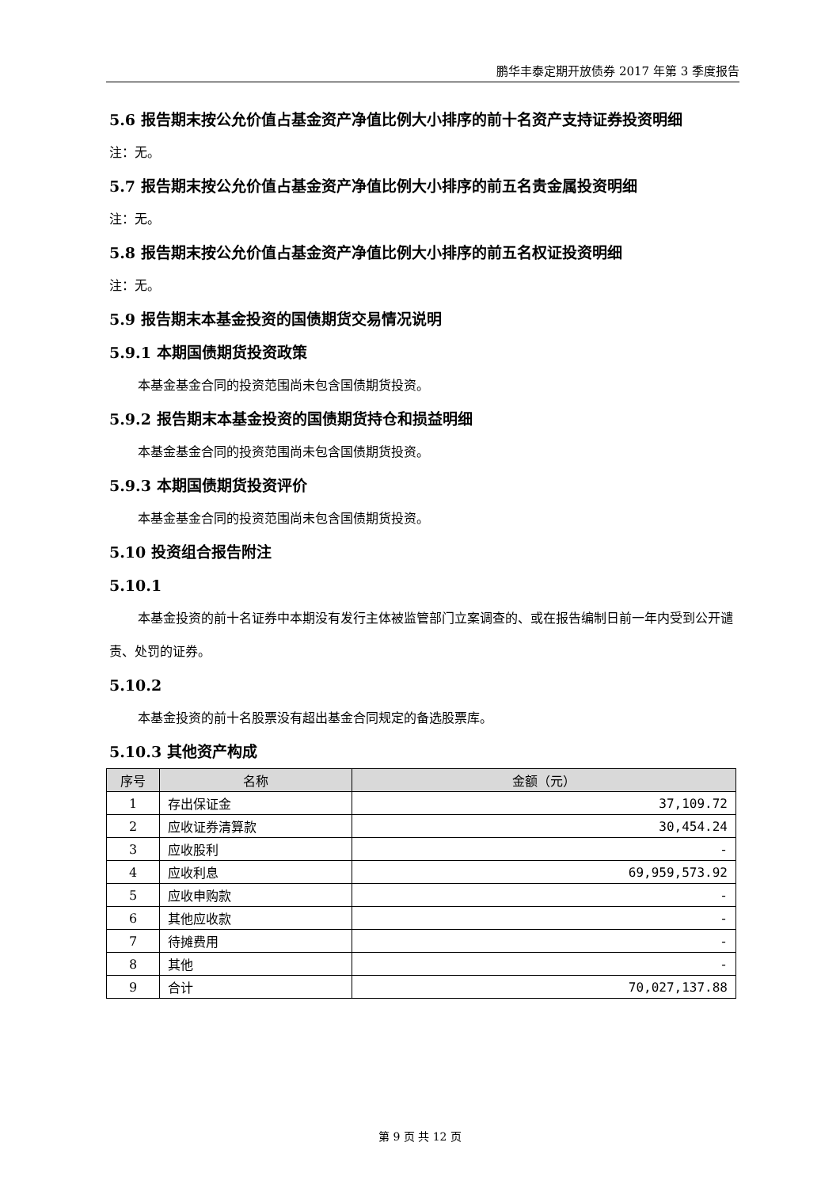鹏华丰泰定期开放债券 2017 年第 3 季度报告
5.6 报告期末按公允价值占基金资产净值比例大小排序的前十名资产支持证券投资明细
注：无。
5.7 报告期末按公允价值占基金资产净值比例大小排序的前五名贵金属投资明细
注：无。
5.8 报告期末按公允价值占基金资产净值比例大小排序的前五名权证投资明细
注：无。
5.9 报告期末本基金投资的国债期货交易情况说明
5.9.1 本期国债期货投资政策
本基金基金合同的投资范围尚未包含国债期货投资。
5.9.2 报告期末本基金投资的国债期货持仓和损益明细
本基金基金合同的投资范围尚未包含国债期货投资。
5.9.3 本期国债期货投资评价
本基金基金合同的投资范围尚未包含国债期货投资。
5.10 投资组合报告附注
5.10.1
本基金投资的前十名证券中本期没有发行主体被监管部门立案调查的、或在报告编制日前一年内受到公开谴责、处罚的证券。
5.10.2
本基金投资的前十名股票没有超出基金合同规定的备选股票库。
5.10.3 其他资产构成
| 序号 | 名称 | 金额（元） |
| --- | --- | --- |
| 1 | 存出保证金 | 37,109.72 |
| 2 | 应收证券清算款 | 30,454.24 |
| 3 | 应收股利 | - |
| 4 | 应收利息 | 69,959,573.92 |
| 5 | 应收申购款 | - |
| 6 | 其他应收款 | - |
| 7 | 待摊费用 | - |
| 8 | 其他 | - |
| 9 | 合计 | 70,027,137.88 |
第 9 页 共 12 页